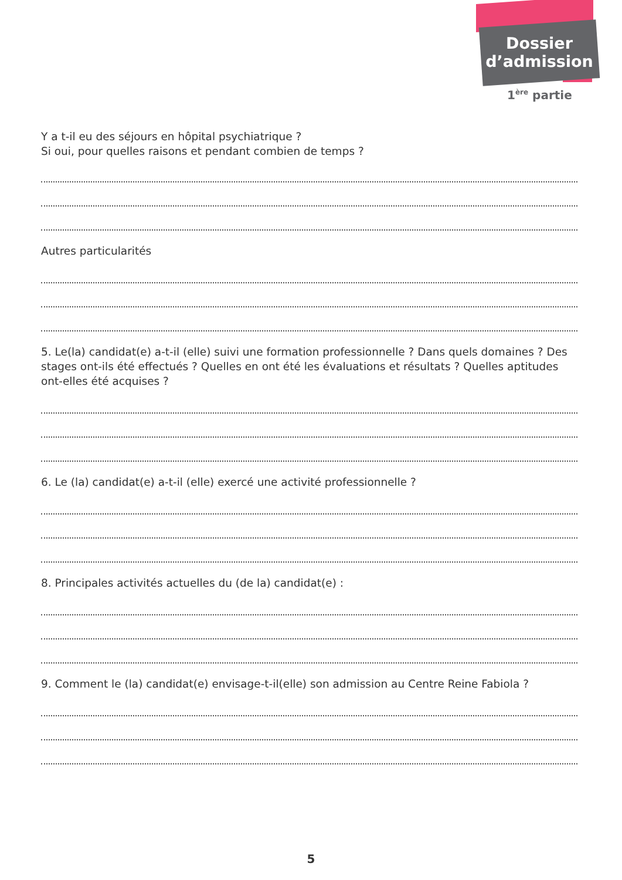Dossier
d’admission
1<sup>ère</sup> partie
Y a t-il eu des séjours en hôpital psychiatrique ?
Si oui, pour quelles raisons et pendant combien de temps ?
Autres particularités
5. Le(la) candidat(e) a-t-il (elle) suivi une formation professionnelle ? Dans quels domaines ? Des stages ont-ils été effectués ? Quelles en ont été les évaluations et résultats ? Quelles aptitudes ont-elles été acquises ?
6. Le (la) candidat(e) a-t-il (elle) exercé une activité professionnelle ?
8. Principales activités actuelles du (de la) candidat(e) :
9. Comment le (la) candidat(e) envisage-t-il(elle) son admission au Centre Reine Fabiola ?
5